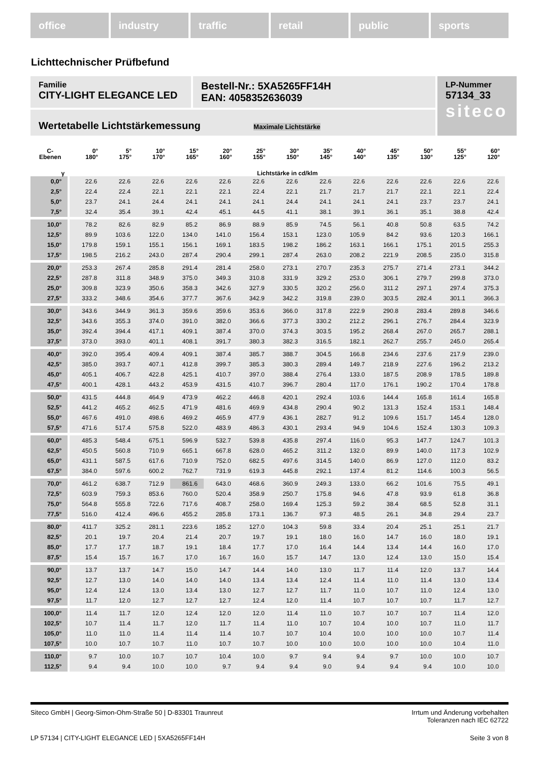office industry traffic retail public sports
Lichttechnischer Prüfbefund
Familie
CITY-LIGHT ELEGANCE LED
Bestell-Nr.: 5XA5265FF14H
EAN: 4058352636039
LP-Nummer
57134_33
siteco
Wertetabelle Lichtstärkemessung Maximale Lichtstärke
| C- Ebenen | 0° 180° | 5° 175° | 10° 170° | 15° 165° | 20° 160° | 25° 155° | 30° 150° | 35° 145° | 40° 140° | 45° 135° | 50° 130° | 55° 125° | 60° 120° |
| --- | --- | --- | --- | --- | --- | --- | --- | --- | --- | --- | --- | --- | --- |
| γ | Lichtstärke in cd/klm | | | | | | | | | | | | |
| 0,0° | 22.6 | 22.6 | 22.6 | 22.6 | 22.6 | 22.6 | 22.6 | 22.6 | 22.6 | 22.6 | 22.6 | 22.6 | 22.6 |
| 2,5° | 22.4 | 22.4 | 22.1 | 22.1 | 22.1 | 22.4 | 22.1 | 21.7 | 21.7 | 21.7 | 22.1 | 22.1 | 22.4 |
| 5,0° | 23.7 | 24.1 | 24.4 | 24.1 | 24.1 | 24.1 | 24.4 | 24.1 | 24.1 | 24.1 | 23.7 | 23.7 | 24.1 |
| 7,5° | 32.4 | 35.4 | 39.1 | 42.4 | 45.1 | 44.5 | 41.1 | 38.1 | 39.1 | 36.1 | 35.1 | 38.8 | 42.4 |
| 10,0° | 78.2 | 82.6 | 82.9 | 85.2 | 86.9 | 88.9 | 85.9 | 74.5 | 56.1 | 40.8 | 50.8 | 63.5 | 74.2 |
| 12,5° | 89.9 | 103.6 | 122.0 | 134.0 | 141.0 | 156.4 | 153.1 | 123.0 | 105.9 | 84.2 | 93.6 | 120.3 | 166.1 |
| 15,0° | 179.8 | 159.1 | 155.1 | 156.1 | 169.1 | 183.5 | 198.2 | 186.2 | 163.1 | 166.1 | 175.1 | 201.5 | 255.3 |
| 17,5° | 198.5 | 216.2 | 243.0 | 287.4 | 290.4 | 299.1 | 287.4 | 263.0 | 208.2 | 221.9 | 208.5 | 235.0 | 315.8 |
| 20,0° | 253.3 | 267.4 | 285.8 | 291.4 | 281.4 | 258.0 | 273.1 | 270.7 | 235.3 | 275.7 | 271.4 | 273.1 | 344.2 |
| 22,5° | 287.8 | 311.8 | 348.9 | 375.0 | 349.3 | 310.8 | 331.9 | 329.2 | 253.0 | 306.1 | 279.7 | 299.8 | 373.0 |
| 25,0° | 309.8 | 323.9 | 350.6 | 358.3 | 342.6 | 327.9 | 330.5 | 320.2 | 256.0 | 311.2 | 297.1 | 297.4 | 375.3 |
| 27,5° | 333.2 | 348.6 | 354.6 | 377.7 | 367.6 | 342.9 | 342.2 | 319.8 | 239.0 | 303.5 | 282.4 | 301.1 | 366.3 |
| 30,0° | 343.6 | 344.9 | 361.3 | 359.6 | 359.6 | 353.6 | 366.0 | 317.8 | 222.9 | 290.8 | 283.4 | 289.8 | 346.6 |
| 32,5° | 343.6 | 355.3 | 374.0 | 391.0 | 382.0 | 366.6 | 377.3 | 330.2 | 212.2 | 296.1 | 276.7 | 284.4 | 323.9 |
| 35,0° | 392.4 | 394.4 | 417.1 | 409.1 | 387.4 | 370.0 | 374.3 | 303.5 | 195.2 | 268.4 | 267.0 | 265.7 | 288.1 |
| 37,5° | 373.0 | 393.0 | 401.1 | 408.1 | 391.7 | 380.3 | 382.3 | 316.5 | 182.1 | 262.7 | 255.7 | 245.0 | 265.4 |
| 40,0° | 392.0 | 395.4 | 409.4 | 409.1 | 387.4 | 385.7 | 388.7 | 304.5 | 166.8 | 234.6 | 237.6 | 217.9 | 239.0 |
| 42,5° | 385.0 | 393.7 | 407.1 | 412.8 | 399.7 | 385.3 | 380.3 | 289.4 | 149.7 | 218.9 | 227.6 | 196.2 | 213.2 |
| 45,0° | 405.1 | 406.7 | 422.8 | 425.1 | 410.7 | 397.0 | 388.4 | 276.4 | 133.0 | 187.5 | 208.9 | 178.5 | 189.8 |
| 47,5° | 400.1 | 428.1 | 443.2 | 453.9 | 431.5 | 410.7 | 396.7 | 280.4 | 117.0 | 176.1 | 190.2 | 170.4 | 178.8 |
| 50,0° | 431.5 | 444.8 | 464.9 | 473.9 | 462.2 | 446.8 | 420.1 | 292.4 | 103.6 | 144.4 | 165.8 | 161.4 | 165.8 |
| 52,5° | 441.2 | 465.2 | 462.5 | 471.9 | 481.6 | 469.9 | 434.8 | 290.4 | 90.2 | 131.3 | 152.4 | 153.1 | 148.4 |
| 55,0° | 467.6 | 491.0 | 498.6 | 469.2 | 465.9 | 477.9 | 436.1 | 282.7 | 91.2 | 109.6 | 151.7 | 145.4 | 128.0 |
| 57,5° | 471.6 | 517.4 | 575.8 | 522.0 | 483.9 | 486.3 | 430.1 | 293.4 | 94.9 | 104.6 | 152.4 | 130.3 | 109.3 |
| 60,0° | 485.3 | 548.4 | 675.1 | 596.9 | 532.7 | 539.8 | 435.8 | 297.4 | 116.0 | 95.3 | 147.7 | 124.7 | 101.3 |
| 62,5° | 450.5 | 560.8 | 710.9 | 665.1 | 667.8 | 628.0 | 465.2 | 311.2 | 132.0 | 89.9 | 140.0 | 117.3 | 102.9 |
| 65,0° | 431.1 | 587.5 | 617.6 | 710.9 | 752.0 | 682.5 | 497.6 | 314.5 | 140.0 | 86.9 | 127.0 | 112.0 | 83.2 |
| 67,5° | 384.0 | 597.6 | 600.2 | 762.7 | 731.9 | 619.3 | 445.8 | 292.1 | 137.4 | 81.2 | 114.6 | 100.3 | 56.5 |
| 70,0° | 461.2 | 638.7 | 712.9 | 861.6 | 643.0 | 468.6 | 360.9 | 249.3 | 133.0 | 66.2 | 101.6 | 75.5 | 49.1 |
| 72,5° | 603.9 | 759.3 | 853.6 | 760.0 | 520.4 | 358.9 | 250.7 | 175.8 | 94.6 | 47.8 | 93.9 | 61.8 | 36.8 |
| 75,0° | 564.8 | 555.8 | 722.6 | 717.6 | 408.7 | 258.0 | 169.4 | 125.3 | 59.2 | 38.4 | 68.5 | 52.8 | 31.1 |
| 77,5° | 516.0 | 412.4 | 496.6 | 455.2 | 285.8 | 173.1 | 136.7 | 97.3 | 48.5 | 26.1 | 34.8 | 29.4 | 23.7 |
| 80,0° | 411.7 | 325.2 | 281.1 | 223.6 | 185.2 | 127.0 | 104.3 | 59.8 | 33.4 | 20.4 | 25.1 | 25.1 | 21.7 |
| 82,5° | 20.1 | 19.7 | 20.4 | 21.4 | 20.7 | 19.7 | 19.1 | 18.0 | 16.0 | 14.7 | 16.0 | 18.0 | 19.1 |
| 85,0° | 17.7 | 17.7 | 18.7 | 19.1 | 18.4 | 17.7 | 17.0 | 16.4 | 14.4 | 13.4 | 14.4 | 16.0 | 17.0 |
| 87,5° | 15.4 | 15.7 | 16.7 | 17.0 | 16.7 | 16.0 | 15.7 | 14.7 | 13.0 | 12.4 | 13.0 | 15.0 | 15.4 |
| 90,0° | 13.7 | 13.7 | 14.7 | 15.0 | 14.7 | 14.4 | 14.0 | 13.0 | 11.7 | 11.4 | 12.0 | 13.7 | 14.4 |
| 92,5° | 12.7 | 13.0 | 14.0 | 14.0 | 14.0 | 13.4 | 13.4 | 12.4 | 11.4 | 11.0 | 11.4 | 13.0 | 13.4 |
| 95,0° | 12.4 | 12.4 | 13.0 | 13.4 | 13.0 | 12.7 | 12.7 | 11.7 | 11.0 | 10.7 | 11.0 | 12.4 | 13.0 |
| 97,5° | 11.7 | 12.0 | 12.7 | 12.7 | 12.7 | 12.4 | 12.0 | 11.4 | 10.7 | 10.7 | 10.7 | 11.7 | 12.7 |
| 100,0° | 11.4 | 11.7 | 12.0 | 12.4 | 12.0 | 12.0 | 11.4 | 11.0 | 10.7 | 10.7 | 10.7 | 11.4 | 12.0 |
| 102,5° | 10.7 | 11.4 | 11.7 | 12.0 | 11.7 | 11.4 | 11.0 | 10.7 | 10.4 | 10.0 | 10.7 | 11.0 | 11.7 |
| 105,0° | 11.0 | 11.0 | 11.4 | 11.4 | 11.4 | 10.7 | 10.7 | 10.4 | 10.0 | 10.0 | 10.0 | 10.7 | 11.4 |
| 107,5° | 10.0 | 10.7 | 10.7 | 11.0 | 10.7 | 10.7 | 10.0 | 10.0 | 10.0 | 10.0 | 10.0 | 10.4 | 11.0 |
| 110,0° | 9.7 | 10.0 | 10.7 | 10.7 | 10.4 | 10.0 | 9.7 | 9.4 | 9.4 | 9.7 | 10.0 | 10.0 | 10.7 |
| 112,5° | 9.4 | 9.4 | 10.0 | 10.0 | 9.7 | 9.4 | 9.4 | 9.0 | 9.4 | 9.4 | 9.4 | 10.0 | 10.0 |
Siteco GmbH | Georg-Simon-Ohm-Straße 50 | D-83301 Traunreut
Irrtum und Änderung vorbehalten
Toleranzen nach IEC 62722
LP 57134 | CITY-LIGHT ELEGANCE LED | 5XA5265FF14H
Seite 3 von 8